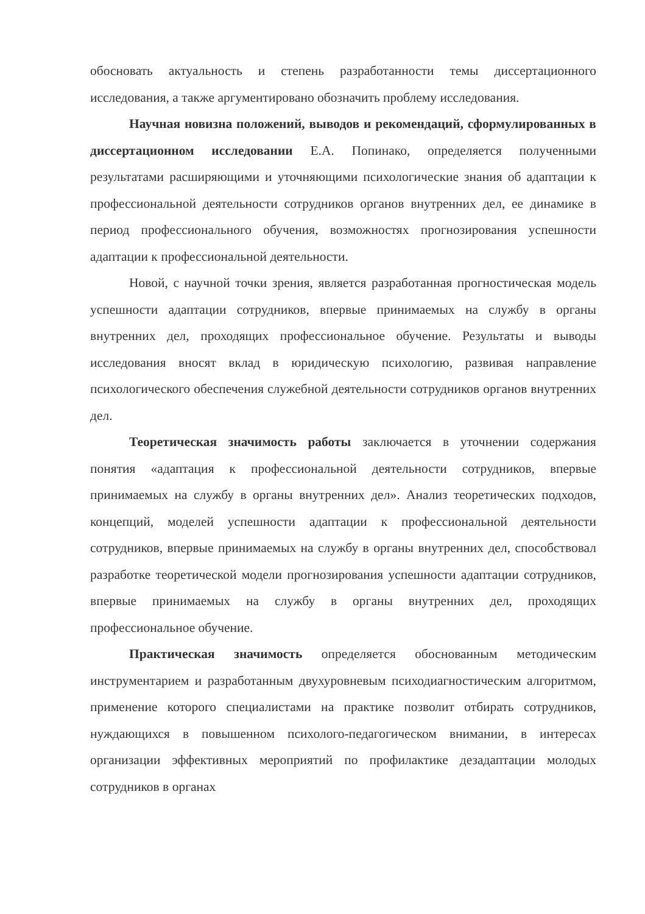обосновать актуальность и степень разработанности темы диссертационного исследования, а также аргументировано обозначить проблему исследования.
Научная новизна положений, выводов и рекомендаций, сформулированных в диссертационном исследовании Е.А. Попинако, определяется полученными результатами расширяющими и уточняющими психологические знания об адаптации к профессиональной деятельности сотрудников органов внутренних дел, ее динамике в период профессионального обучения, возможностях прогнозирования успешности адаптации к профессиональной деятельности.
Новой, с научной точки зрения, является разработанная прогностическая модель успешности адаптации сотрудников, впервые принимаемых на службу в органы внутренних дел, проходящих профессиональное обучение. Результаты и выводы исследования вносят вклад в юридическую психологию, развивая направление психологического обеспечения служебной деятельности сотрудников органов внутренних дел.
Теоретическая значимость работы заключается в уточнении содержания понятия «адаптация к профессиональной деятельности сотрудников, впервые принимаемых на службу в органы внутренних дел». Анализ теоретических подходов, концепций, моделей успешности адаптации к профессиональной деятельности сотрудников, впервые принимаемых на службу в органы внутренних дел, способствовал разработке теоретической модели прогнозирования успешности адаптации сотрудников, впервые принимаемых на службу в органы внутренних дел, проходящих профессиональное обучение.
Практическая значимость определяется обоснованным методическим инструментарием и разработанным двухуровневым психодиагностическим алгоритмом, применение которого специалистами на практике позволит отбирать сотрудников, нуждающихся в повышенном психолого-педагогическом внимании, в интересах организации эффективных мероприятий по профилактике дезадаптации молодых сотрудников в органах